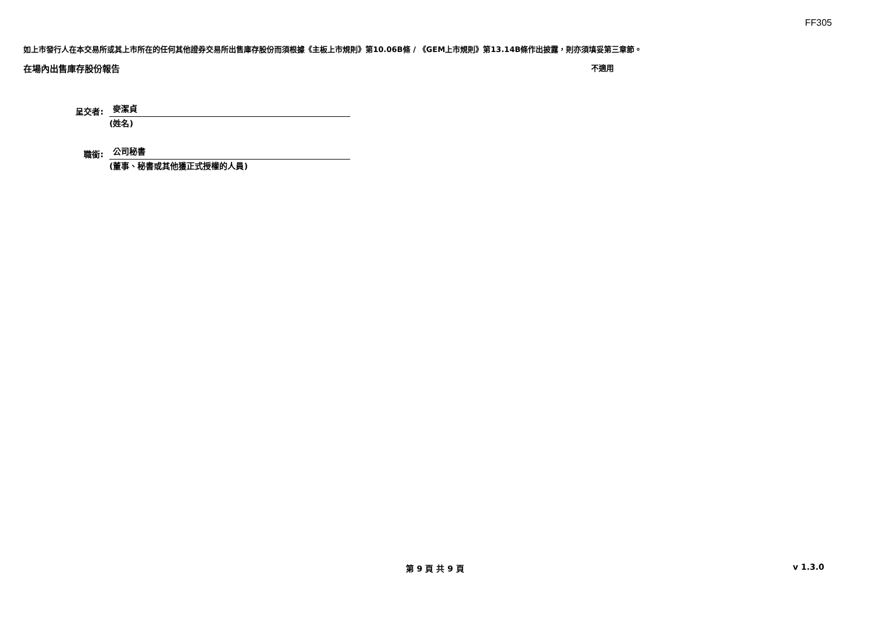FF305
如上市發行人在本交易所或其上市所在的任何其他證券交易所出售庫存股份而須根據《主板上市規則》第10.06B條 / 《GEM上市規則》第13.14B條作出披露，則亦須填妥第三章節。
在場內出售庫存股份報告 不適用
呈交者:
麥潔貞
(姓名)
職銜:
公司秘書
(董事、秘書或其他獲正式授權的人員)
第 9 頁 共 9 頁 v 1.3.0